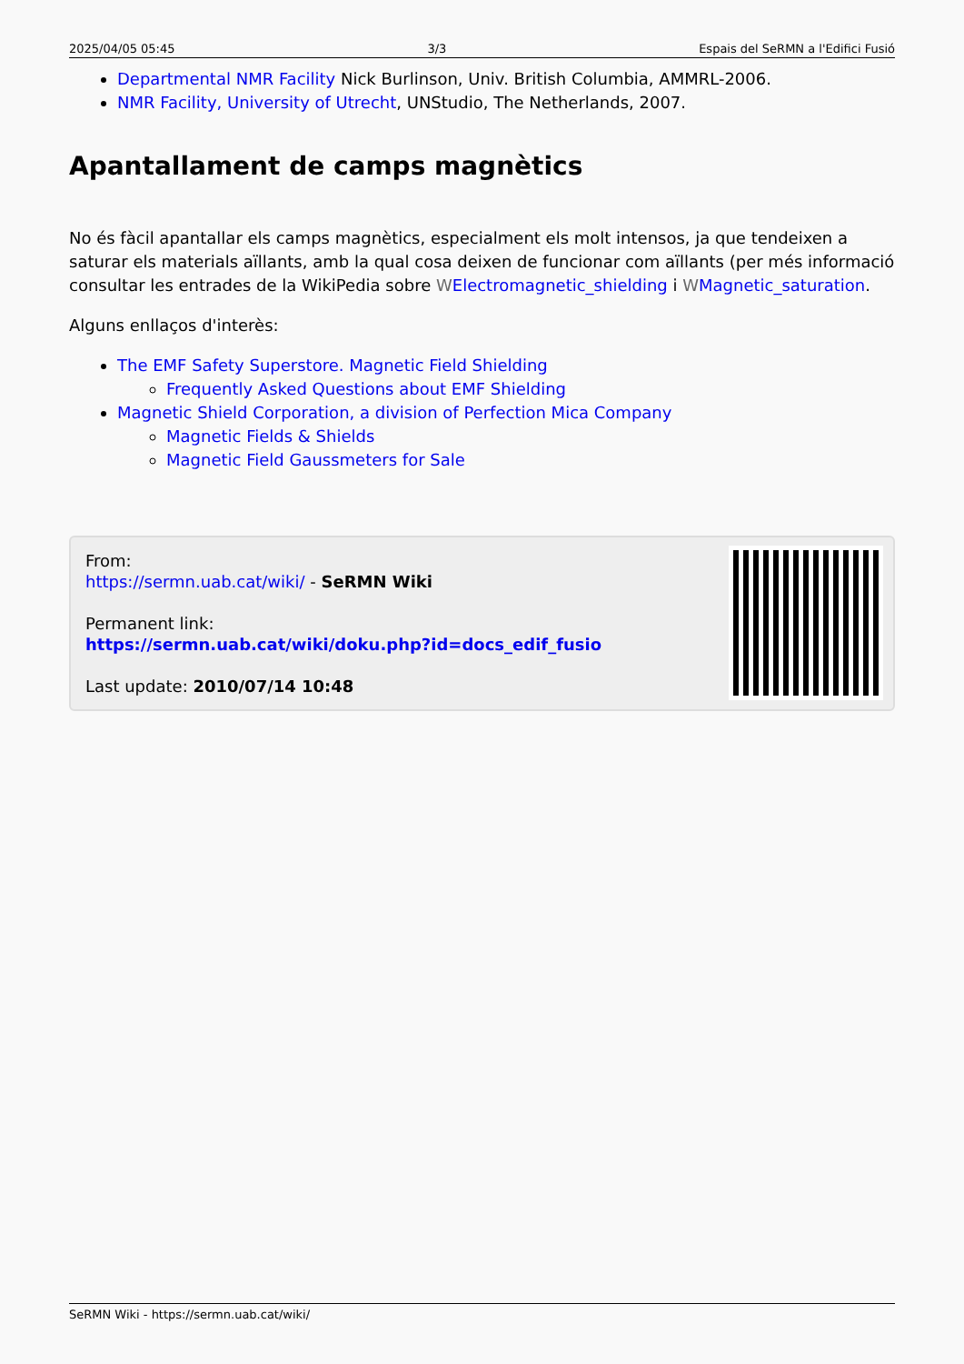2025/04/05 05:45 3/3 Espais del SeRMN a l'Edifici Fusió
Departmental NMR Facility Nick Burlinson, Univ. British Columbia, AMMRL-2006.
NMR Facility, University of Utrecht, UNStudio, The Netherlands, 2007.
Apantallament de camps magnètics
No és fàcil apantallar els camps magnètics, especialment els molt intensos, ja que tendeixen a saturar els materials aïllants, amb la qual cosa deixen de funcionar com aïllants (per més informació consultar les entrades de la WikiPedia sobre WElectromagnetic_shielding i WMagnetic_saturation.
Alguns enllaços d'interès:
The EMF Safety Superstore. Magnetic Field Shielding
Frequently Asked Questions about EMF Shielding
Magnetic Shield Corporation, a division of Perfection Mica Company
Magnetic Fields & Shields
Magnetic Field Gaussmeters for Sale
From:
https://sermn.uab.cat/wiki/ - SeRMN Wiki
Permanent link:
https://sermn.uab.cat/wiki/doku.php?id=docs_edif_fusio
Last update: 2010/07/14 10:48
SeRMN Wiki - https://sermn.uab.cat/wiki/